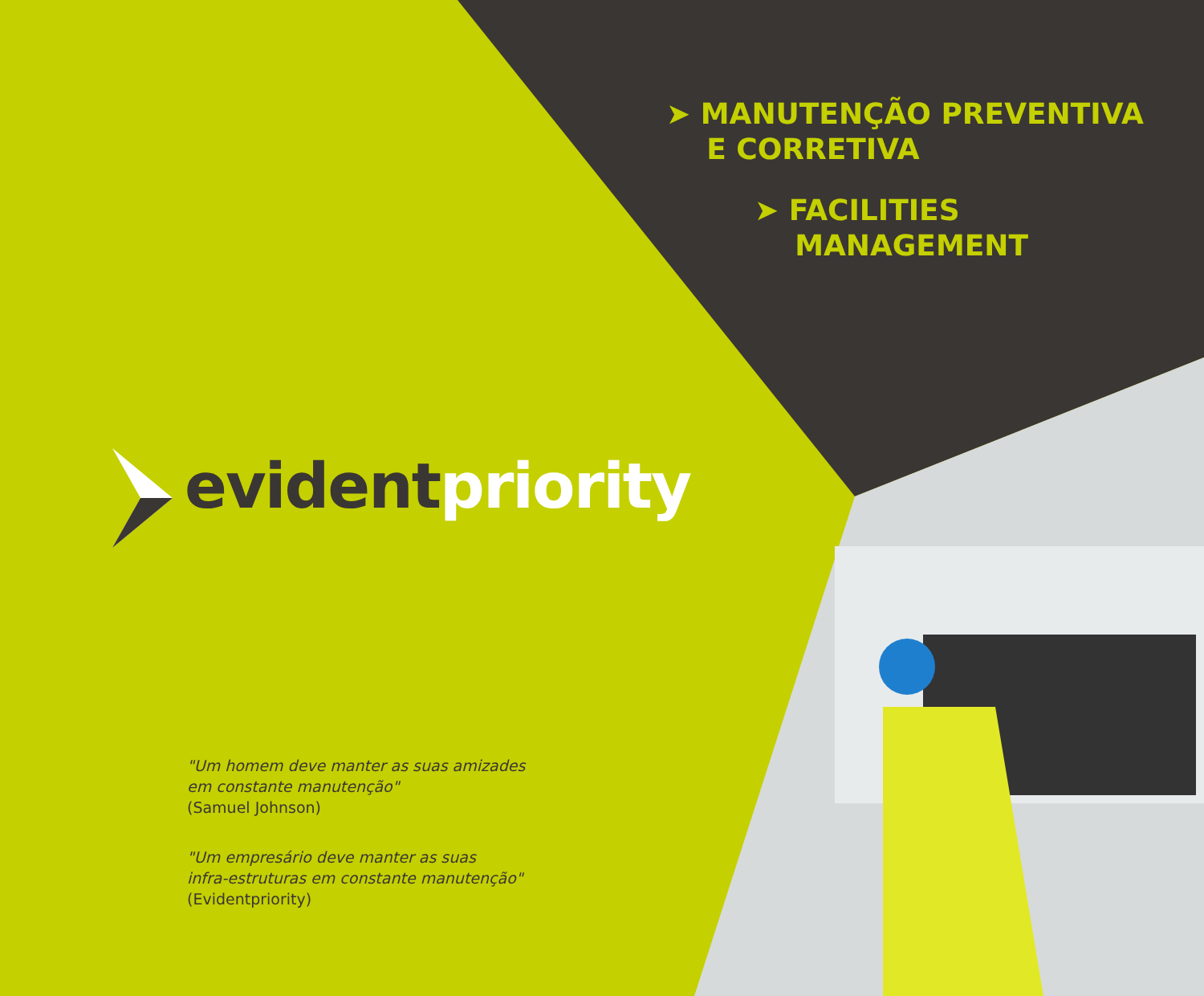➤ MANUTENÇÃO PREVENTIVA
E CORRETIVA
➤ FACILITIES
MANAGEMENT
evident priority
"Um homem deve manter as suas amizades
em constante manutenção"
(Samuel Johnson)
"Um empresário deve manter as suas
infra-estruturas em constante manutenção"
(Evidentpriority)